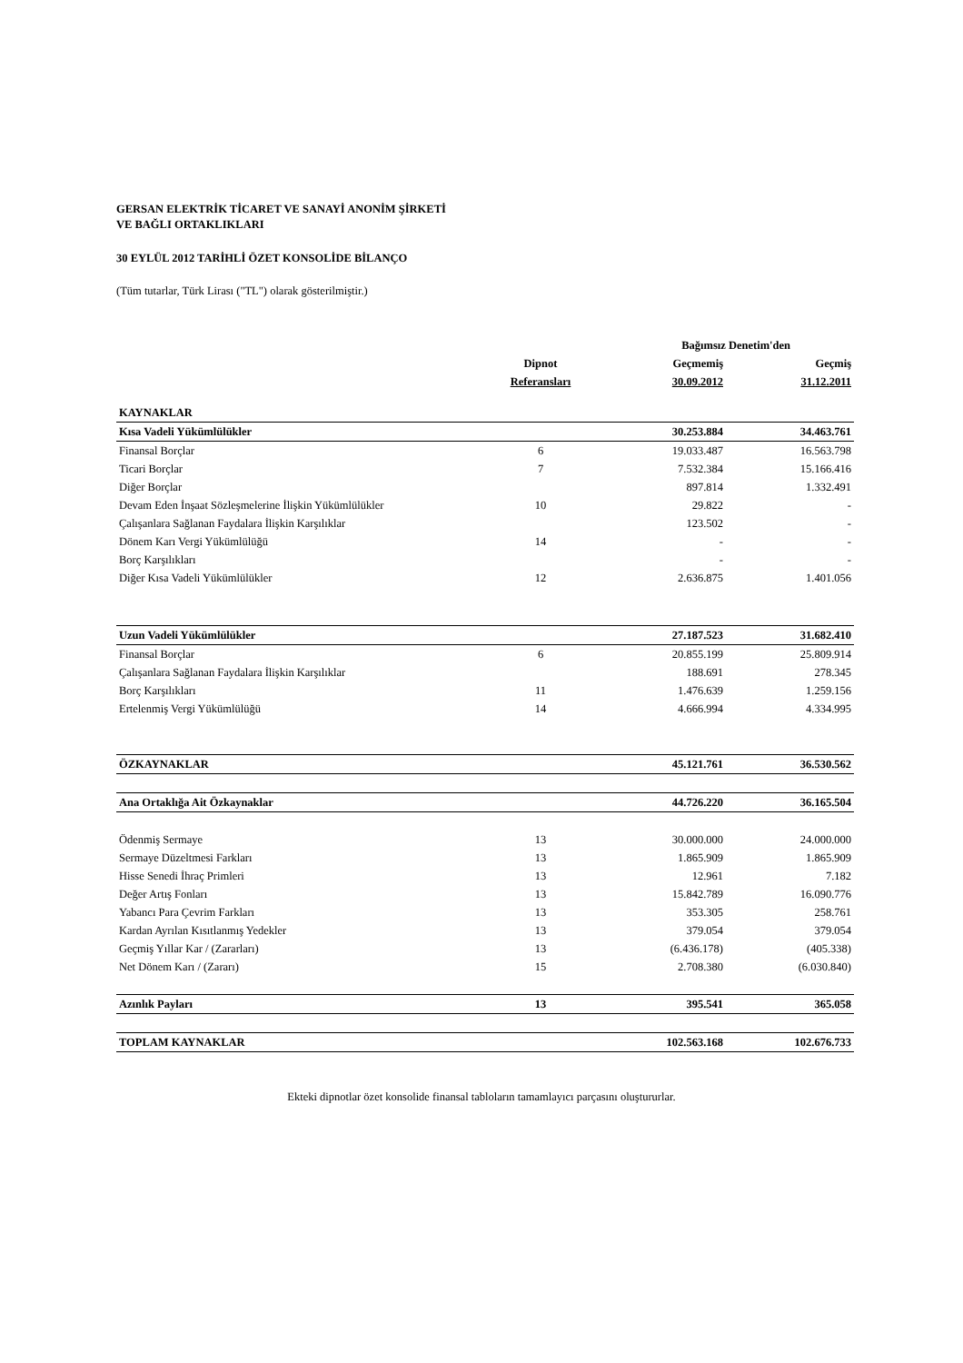GERSAN ELEKTRİK TİCARET VE SANAYİ ANONİM ŞİRKETİ
VE BAĞLI ORTAKLIKLARI
30 EYLÜL 2012 TARİHLİ ÖZET KONSOLİDE BİLANÇO
(Tüm tutarlar, Türk Lirası ("TL") olarak gösterilmiştir.)
| | | Bağımsız Denetim'den | |
| --- | --- | --- | --- |
| | Dipnot | Geçmemiş | Geçmiş |
| | Referansları | 30.09.2012 | 31.12.2011 |
| KAYNAKLAR | | | |
| Kısa Vadeli Yükümlülükler | | 30.253.884 | 34.463.761 |
| Finansal Borçlar | 6 | 19.033.487 | 16.563.798 |
| Ticari Borçlar | 7 | 7.532.384 | 15.166.416 |
| Diğer Borçlar | | 897.814 | 1.332.491 |
| Devam Eden İnşaat Sözleşmelerine İlişkin Yükümlülükler | 10 | 29.822 | - |
| Çalışanlara Sağlanan Faydalara İlişkin Karşılıklar | | 123.502 | - |
| Dönem Karı Vergi Yükümlülüğü | 14 | - | - |
| Borç Karşılıkları | | - | - |
| Diğer Kısa Vadeli Yükümlülükler | 12 | 2.636.875 | 1.401.056 |
| Uzun Vadeli Yükümlülükler | | 27.187.523 | 31.682.410 |
| Finansal Borçlar | 6 | 20.855.199 | 25.809.914 |
| Çalışanlara Sağlanan Faydalara İlişkin Karşılıklar | | 188.691 | 278.345 |
| Borç Karşılıkları | 11 | 1.476.639 | 1.259.156 |
| Ertelenmiş Vergi Yükümlülüğü | 14 | 4.666.994 | 4.334.995 |
| ÖZKAYNAKLAR | | 45.121.761 | 36.530.562 |
| Ana Ortaklığa Ait Özkaynaklar | | 44.726.220 | 36.165.504 |
| Ödenmiş Sermaye | 13 | 30.000.000 | 24.000.000 |
| Sermaye Düzeltmesi Farkları | 13 | 1.865.909 | 1.865.909 |
| Hisse Senedi İhraç Primleri | 13 | 12.961 | 7.182 |
| Değer Artış Fonları | 13 | 15.842.789 | 16.090.776 |
| Yabancı Para Çevrim Farkları | 13 | 353.305 | 258.761 |
| Kardan Ayrılan Kısıtlanmış Yedekler | 13 | 379.054 | 379.054 |
| Geçmiş Yıllar Kar / (Zararları) | 13 | (6.436.178) | (405.338) |
| Net Dönem Karı / (Zararı) | 15 | 2.708.380 | (6.030.840) |
| Azınlık Payları | 13 | 395.541 | 365.058 |
| TOPLAM KAYNAKLAR | | 102.563.168 | 102.676.733 |
Ekteki dipnotlar özet konsolide finansal tabloların tamamlayıcı parçasını oluştururlar.